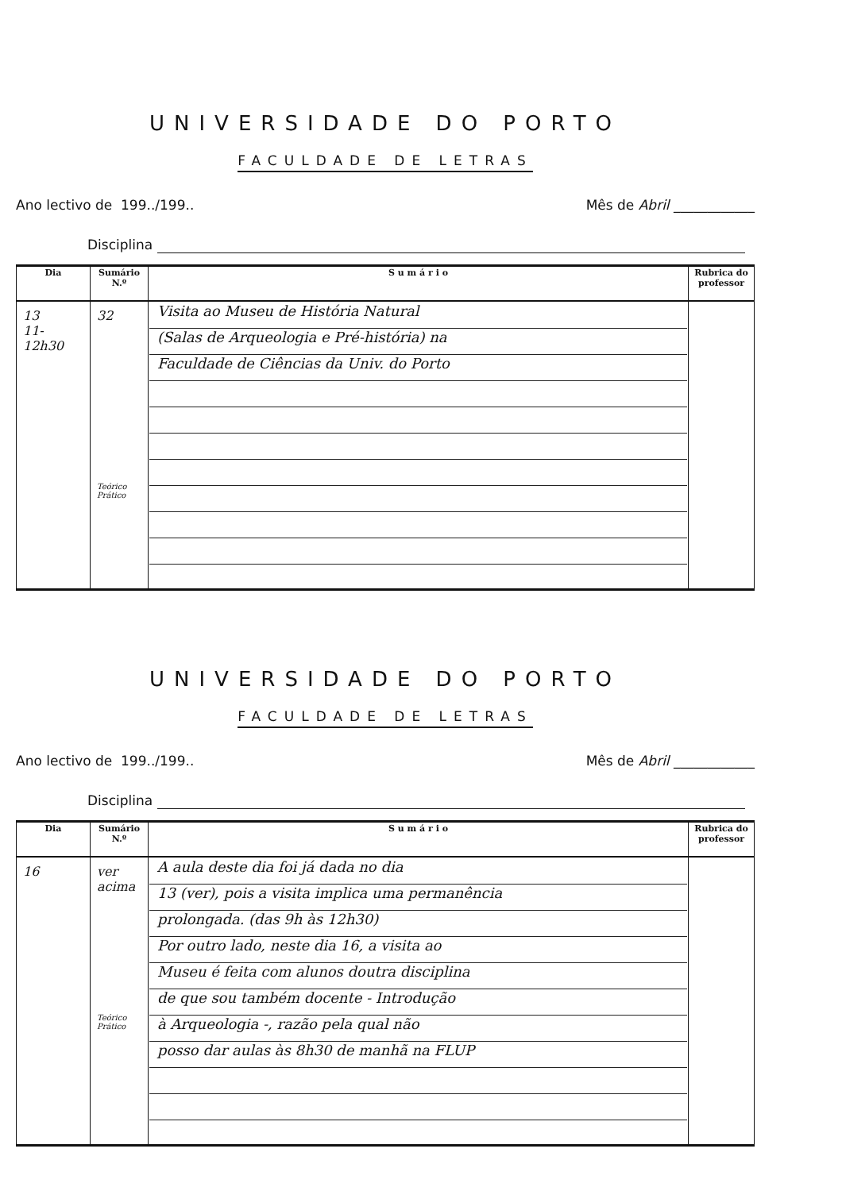UNIVERSIDADE DO PORTO
FACULDADE DE LETRAS
Ano lectivo de 199../199.. Mês de Abril ____________
Disciplina
| Dia | Sumário N.º | S u m á r i o | Rubrica do professor |
| --- | --- | --- | --- |
| 13 11-12h30 | 32 Teórico Prático | Visita ao Museu de História Natural (Salas de Arqueologia e Pré-história) na Faculdade de Ciências da Univ. do Porto | |
UNIVERSIDADE DO PORTO
FACULDADE DE LETRAS
Ano lectivo de 199../199.. Mês de Abril ____________
Disciplina
| Dia | Sumário N.º | S u m á r i o | Rubrica do professor |
| --- | --- | --- | --- |
| 16 | ver acima Teórico Prático | A aula deste dia foi já dada no dia 13 (ver), pois a visita implica uma permanência prolongada. (das 9h às 12h30) Por outro lado, neste dia 16, a visita ao Museu é feita com alunos doutra disciplina de que sou também docente - Introdução à Arqueologia -, razão pela qual não posso dar aulas às 8h30 de manhã na FLUP | |